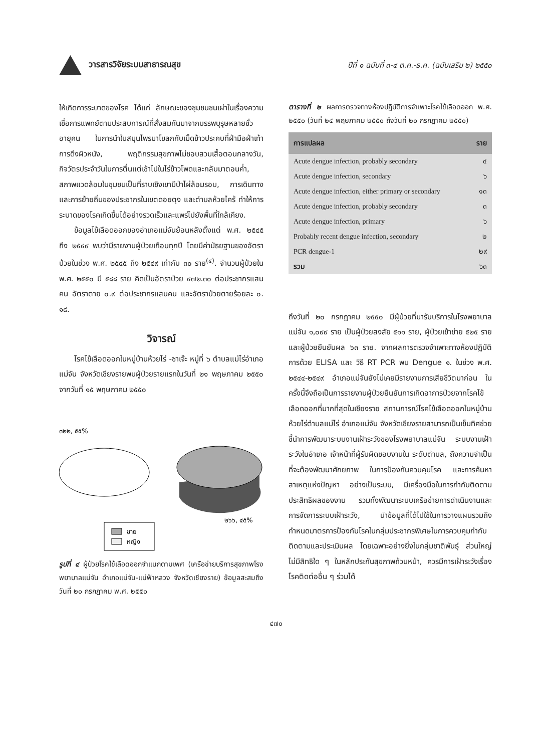วารสารวิจัยระบบสาธารณสุข
ปีที่ ๑ ฉบับที่ ๓-๔ ต.ค.-ธ.ค. (ฉบับเสริม ๒) ๒๕๕๐
ให้เกิดการระบาดของโรค ได้แก่ ลักษณะของชุมชนชนเผ่าในเรื่องความเชื่อการแพทย์ตามประสบการณ์ที่สั่งสมกันมาจากบรรพบุรุษหลายชั่วอายุคน ในการนำใบสมุนไพรมาโขลกกับเม็ดข้าวประคบที่ฝ่ามือฝ่าเท้า การดึงผิวหนัง, พฤติกรรมสุขภาพไม่ชอบสวมเสื้อตอนกลางวัน, กิจวัตรประจำวันในการตื่นแต่เช้าไปในไร่ข้าวโพดและกลับมาตอนค่ำ, สภาพแวดล้อมในชุมชนเป็นที่ราบเชิงเขามีป่าไผ่ล้อมรอบ, การเดินทาง และการย้ายถิ่นของประชากรในเขตดอยตุง และตำบลห้วยไคร้ ทำให้การระบาดของโรคเกิดขึ้นได้อย่างรวดเร็วและแพร่ไปยังพื้นที่ใกล้เคียง.
ข้อมูลไข้เลือดออกของอำเภอแม่จันย้อนหลังตั้งแต่ พ.ศ. ๒๕๔๕ ถึง ๒๕๔๙ พบว่ามีรายงานผู้ป่วยเกือบทุกปี โดยมีค่ามัธยฐานของอัตราป่วยในช่วง พ.ศ. ๒๕๔๕ ถึง ๒๕๔๙ เท่ากับ ๓๐ ราย<sup>(๔)</sup>. จำนวนผู้ป่วยใน พ.ศ. ๒๕๕๐ มี ๕๘๘ ราย คิดเป็นอัตราป่วย ๔๗๒.๓๐ ต่อประชากรแสนคน อัตราตาย ๐.๙ ต่อประชากรแสนคน และอัตราป่วยตายร้อยละ ๐. ๑๘.
วิจารณ์
โรคไข้เลือดออกในหมู่บ้านห้วยไร่ -ซาเจ๊ะ หมู่ที่ ๖ ตำบลแม่ไร่อำเภอแม่จัน จังหวัดเชียงรายพบผู้ป่วยรายแรกในวันที่ ๒๑ พฤษภาคม ๒๕๕๐ จากวันที่ ๑๕ พฤษภาคม ๒๕๕๐
๓๒๒, ๕๕%
๒๖๖, ๔๕%
ชาย
หญิง
รูปที่ ๔ ผู้ป่วยโรคไข้เลือดออกจำแนกตามเพศ (เครือข่ายบริการสุขภาพโรงพยาบาลแม่จัน อำเภอแม่จัน-แม่ฟ้าหลวง จังหวัดเชียงราย) ข้อมูลสะสมถึงวันที่ ๒๐ กรกฎาคม พ.ศ. ๒๕๕๐
ตารางที่ ๒ ผลการตรวจทางห้องปฏิบัติการจำเพาะโรคไข้เลือดออก พ.ศ. ๒๕๕๐ (วันที่ ๒๔ พฤษภาคม ๒๕๕๐ ถึงวันที่ ๒๐ กรกฎาคม ๒๕๕๐)
| การแปลผล | ราย |
| --- | --- |
| Acute dengue infection, probably secondary | ๔ |
| Acute dengue infection, secondary | ๖ |
| Acute dengue infection, either primary or secondary | ๑๓ |
| Acute dengue infection, probably secondary | ๓ |
| Acute dengue infection, primary | ๖ |
| Probably recent dengue infection, secondary | ๒ |
| PCR dengue-1 | ๒๙ |
| รวม | ๖๓ |
ถึงวันที่ ๒๐ กรกฎาคม ๒๕๕๐ มีผู้ป่วยที่มารับบริการในโรงพยาบาลแม่จัน ๑,๐๙๙ ราย เป็นผู้ป่วยสงสัย ๕๑๑ ราย, ผู้ป่วยเข้าข่าย ๕๒๕ ราย และผู้ป่วยยืนยันผล ๖๓ ราย. จากผลการตรวจจำเพาะทางห้องปฏิบัติการด้วย ELISA และ วิธี RT PCR พบ Dengue ๑. ในช่วง พ.ศ. ๒๕๔๔-๒๕๔๙ อำเภอแม่จันยังไม่เคยมีรายงานการเสียชีวิตมาก่อน ในครั้งนี้จึงถือเป็นการรายงานผู้ป่วยยืนยันการเกิดอาการป่วยจากโรคไข้เลือดออกที่มากที่สุดในเชียงราย สถานการณ์โรคไข้เลือดออกในหมู่บ้านห้วยไร่ตำบลแม่ไร่ อำเภอแม่จัน จังหวัดเชียงรายสามารถเป็นเข็มทิศช่วยชี้นำการพัฒนาระบบงานเฝ้าระวังของโรงพยาบาลแม่จัน ระบบงานเฝ้าระวังในอำเภอ เจ้าหน้าที่ผู้รับผิดชอบงานใน ระดับตำบล, ถึงความจำเป็นที่จะต้องพัฒนาศักยภาพ ในการป้องกันควบคุมโรค และการค้นหาสาเหตุแห่งปัญหา อย่างเป็นระบบ, มีเครื่องมือในการกำกับติดตามประสิทธิผลของงาน รวมทั้งพัฒนาระบบเครือข่ายการดำเนินงานและการจัดการระบบเฝ้าระวัง, นำข้อมูลที่ได้ไปใช้ในการวางแผนรวมถึงกำหนดมาตรการป้องกันโรคในกลุ่มประชากรพิเศษในการควบคุมกำกับติดตามและประเมินผล โดยเฉพาะอย่างยิ่งในกลุ่มชาติพันธุ์ ส่วนใหญ่ไม่มีสิทธิใด ๆ ในหลักประกันสุขภาพถ้วนหน้า, ควรมีการเฝ้าระวังเรื่องโรคติดต่ออื่น ๆ ร่วมได้
๔๗๐